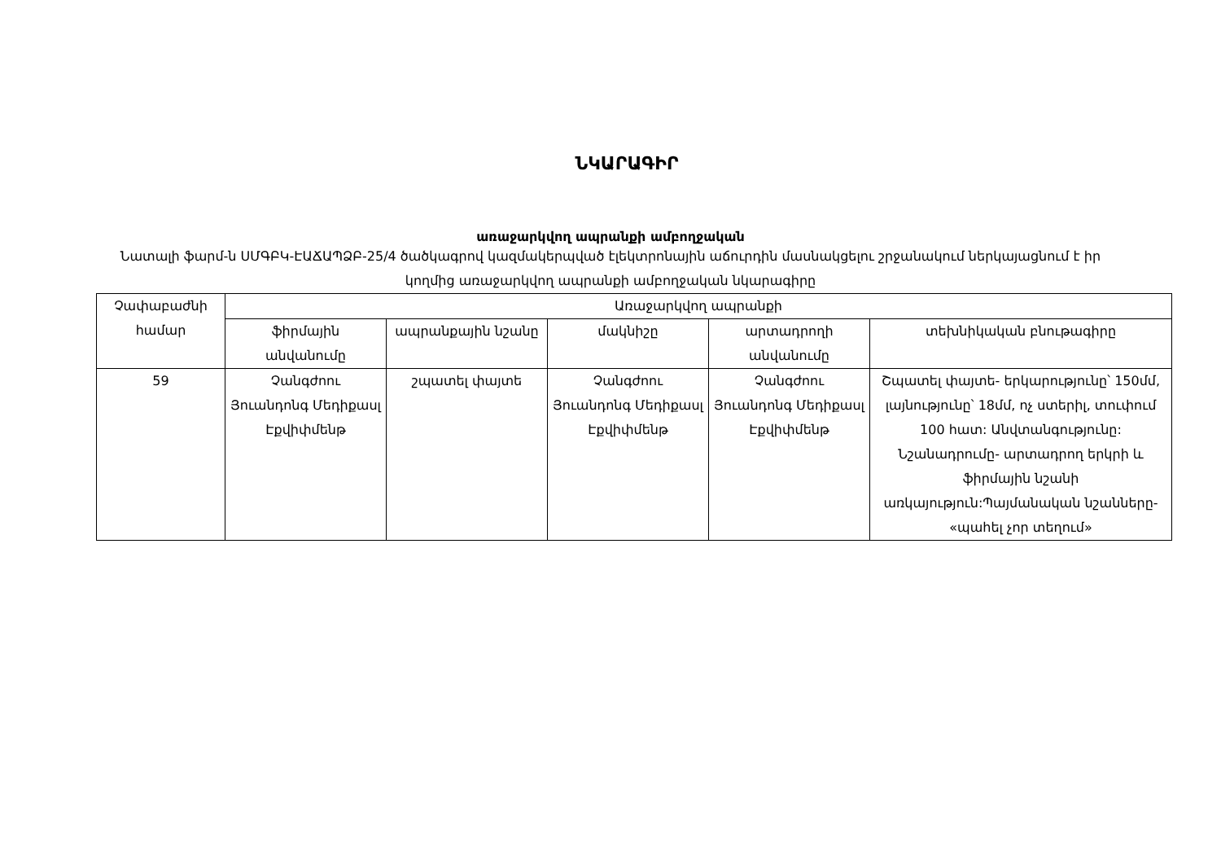ՆԿԱՐԱԳԻՐ
առաջարկվող ապրանքի ամբողջական
Նատալի ֆարմ-ն ՍՄԳԲԿ-ԷԱՃԱՊՁԲ-25/4 ծածկագրով կազմակերպված էլեկտրոնային աճուրդին մասնակցելու շրջանակում ներկայացնում է իր կողմից առաջարկվող ապրանքի ամբողջական նկարագիրը
| Չափաբաժնի համար | Առաջարկվող ապրանքի | | | | |
| --- | --- | --- | --- | --- | --- |
| | ֆիրմային անվանումը | ապրանքային նշանը | մակնիշը | արտադրողի անվանումը | տեխնիկական բնութագիրը |
| 59 | Չանգժոու Յուանդոնգ Մեդիքասլ Էքվիփմենթ | շպատել փայտե | Չանգժոու Յուանդոնգ Մեդիքասլ Էքվիփմենթ | Չանգժոու Յուանդոնգ Մեդիքասլ Էքվիփմենթ | Շպատել փայտե- երկարությունը՝ 150մմ, լայնությունը՝ 18մմ, ոչ ստերիլ, տուփում 100 հատ: Անվտանգությունը: Նշանադրումը- արտադրող երկրի և ֆիրմային նշանի առկայություն:Պայմանական նշանները- «պահել չոր տեղում» |